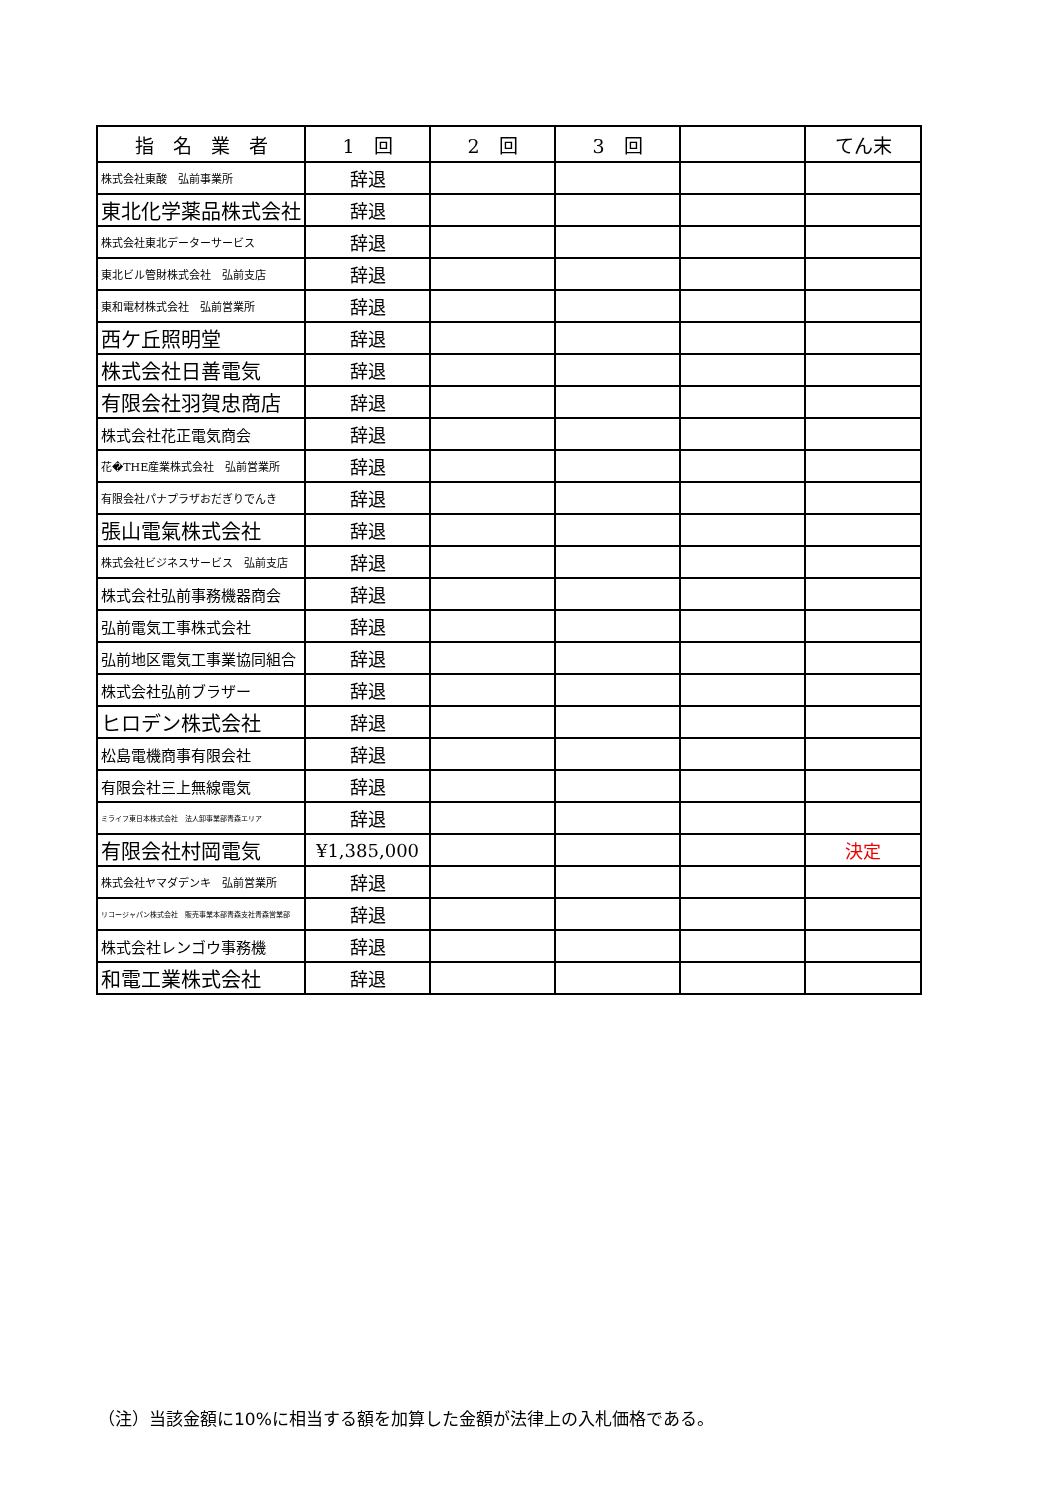| 指 名 業 者 | 1 回 | 2 回 | 3 回 | | てん末 |
| --- | --- | --- | --- | --- | --- |
| 株式会社東酸 弘前事業所 | 辞退 | | | | |
| 東北化学薬品株式会社 | 辞退 | | | | |
| 株式会社東北データーサービス | 辞退 | | | | |
| 東北ビル管財株式会社 弘前支店 | 辞退 | | | | |
| 東和電材株式会社 弘前営業所 | 辞退 | | | | |
| 西ケ丘照明堂 | 辞退 | | | | |
| 株式会社日善電気 | 辞退 | | | | |
| 有限会社羽賀忠商店 | 辞退 | | | | |
| 株式会社花正電気商会 | 辞退 | | | | |
| 花�THE産業株式会社 弘前営業所 | 辞退 | | | | |
| 有限会社パナプラザおだぎりでんき | 辞退 | | | | |
| 張山電氣株式会社 | 辞退 | | | | |
| 株式会社ビジネスサービス 弘前支店 | 辞退 | | | | |
| 株式会社弘前事務機器商会 | 辞退 | | | | |
| 弘前電気工事株式会社 | 辞退 | | | | |
| 弘前地区電気工事業協同組合 | 辞退 | | | | |
| 株式会社弘前ブラザー | 辞退 | | | | |
| ヒロデン株式会社 | 辞退 | | | | |
| 松島電機商事有限会社 | 辞退 | | | | |
| 有限会社三上無線電気 | 辞退 | | | | |
| ミライフ東日本株式会社 法人卸事業部青森エリア | 辞退 | | | | |
| 有限会社村岡電気 | ¥1,385,000 | | | | 決定 |
| 株式会社ヤマダデンキ 弘前営業所 | 辞退 | | | | |
| リコージャパン株式会社 販売事業本部青森支社青森営業部 | 辞退 | | | | |
| 株式会社レンゴウ事務機 | 辞退 | | | | |
| 和電工業株式会社 | 辞退 | | | | |
（注）当該金額に10%に相当する額を加算した金額が法律上の入札価格である。